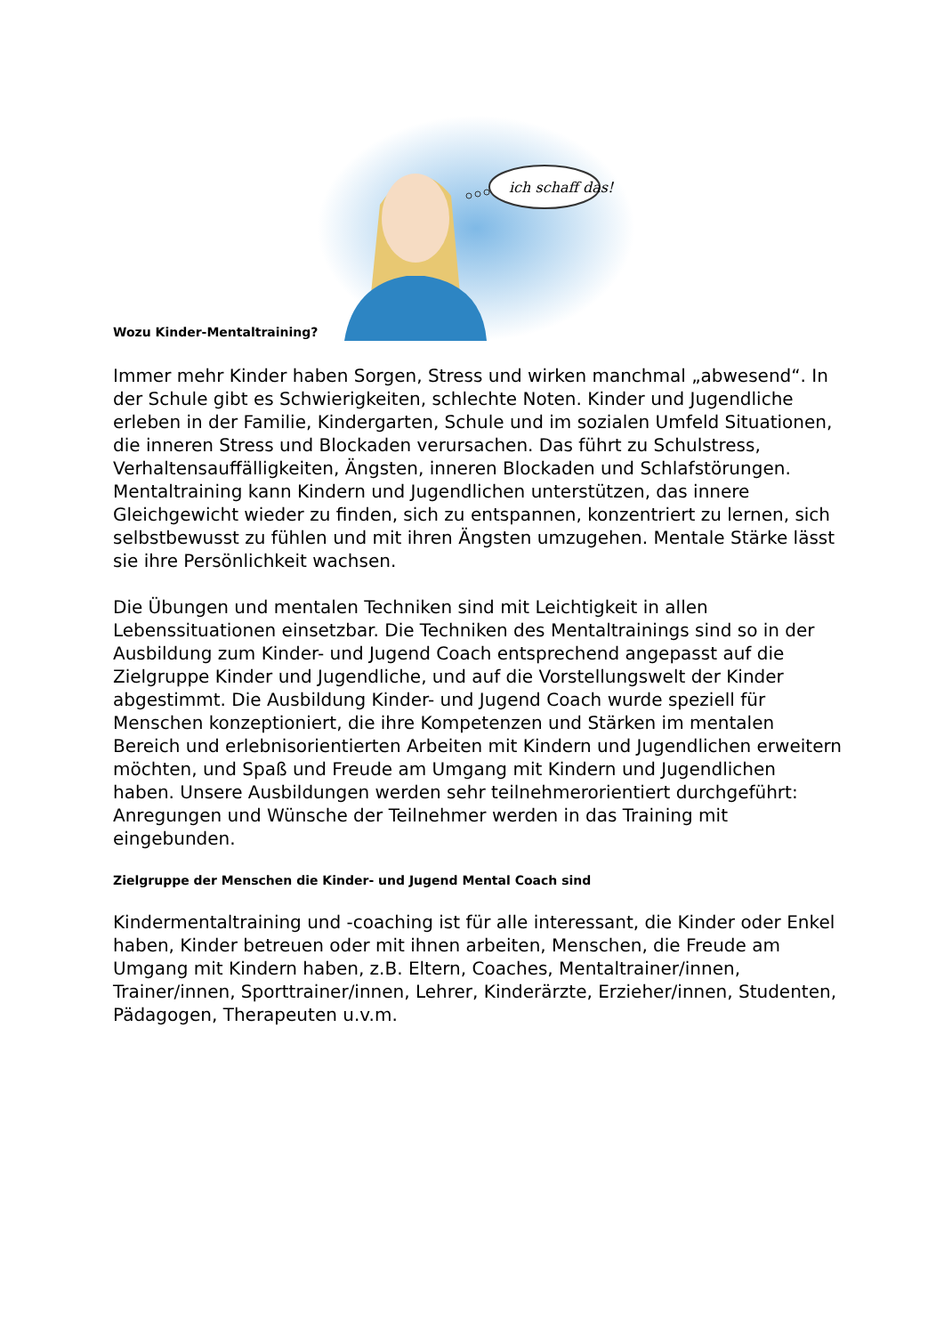Wozu Kinder-Mentaltraining?
ich schaff das!
Immer mehr Kinder haben Sorgen, Stress und wirken manchmal „abwesend“. In der Schule gibt es Schwierigkeiten, schlechte Noten. Kinder und Jugendliche erleben in der Familie, Kindergarten, Schule und im sozialen Umfeld Situationen, die inneren Stress und Blockaden verursachen. Das führt zu Schulstress, Verhaltensauffälligkeiten, Ängsten, inneren Blockaden und Schlafstörungen. Mentaltraining kann Kindern und Jugendlichen unterstützen, das innere Gleichgewicht wieder zu finden, sich zu entspannen, konzentriert zu lernen, sich selbstbewusst zu fühlen und mit ihren Ängsten umzugehen. Mentale Stärke lässt sie ihre Persönlichkeit wachsen.
Die Übungen und mentalen Techniken sind mit Leichtigkeit in allen Lebenssituationen einsetzbar. Die Techniken des Mentaltrainings sind so in der Ausbildung zum Kinder- und Jugend Coach entsprechend angepasst auf die Zielgruppe Kinder und Jugendliche, und auf die Vorstellungswelt der Kinder abgestimmt. Die Ausbildung Kinder- und Jugend Coach wurde speziell für Menschen konzeptioniert, die ihre Kompetenzen und Stärken im mentalen Bereich und erlebnisorientierten Arbeiten mit Kindern und Jugendlichen erweitern möchten, und Spaß und Freude am Umgang mit Kindern und Jugendlichen haben. Unsere Ausbildungen werden sehr teilnehmerorientiert durchgeführt: Anregungen und Wünsche der Teilnehmer werden in das Training mit eingebunden.
Zielgruppe der Menschen die Kinder- und Jugend Mental Coach sind
Kindermentaltraining und -coaching ist für alle interessant, die Kinder oder Enkel haben, Kinder betreuen oder mit ihnen arbeiten, Menschen, die Freude am Umgang mit Kindern haben, z.B. Eltern, Coaches, Mentaltrainer/innen, Trainer/innen, Sporttrainer/innen, Lehrer, Kinderärzte, Erzieher/innen, Studenten, Pädagogen, Therapeuten u.v.m.